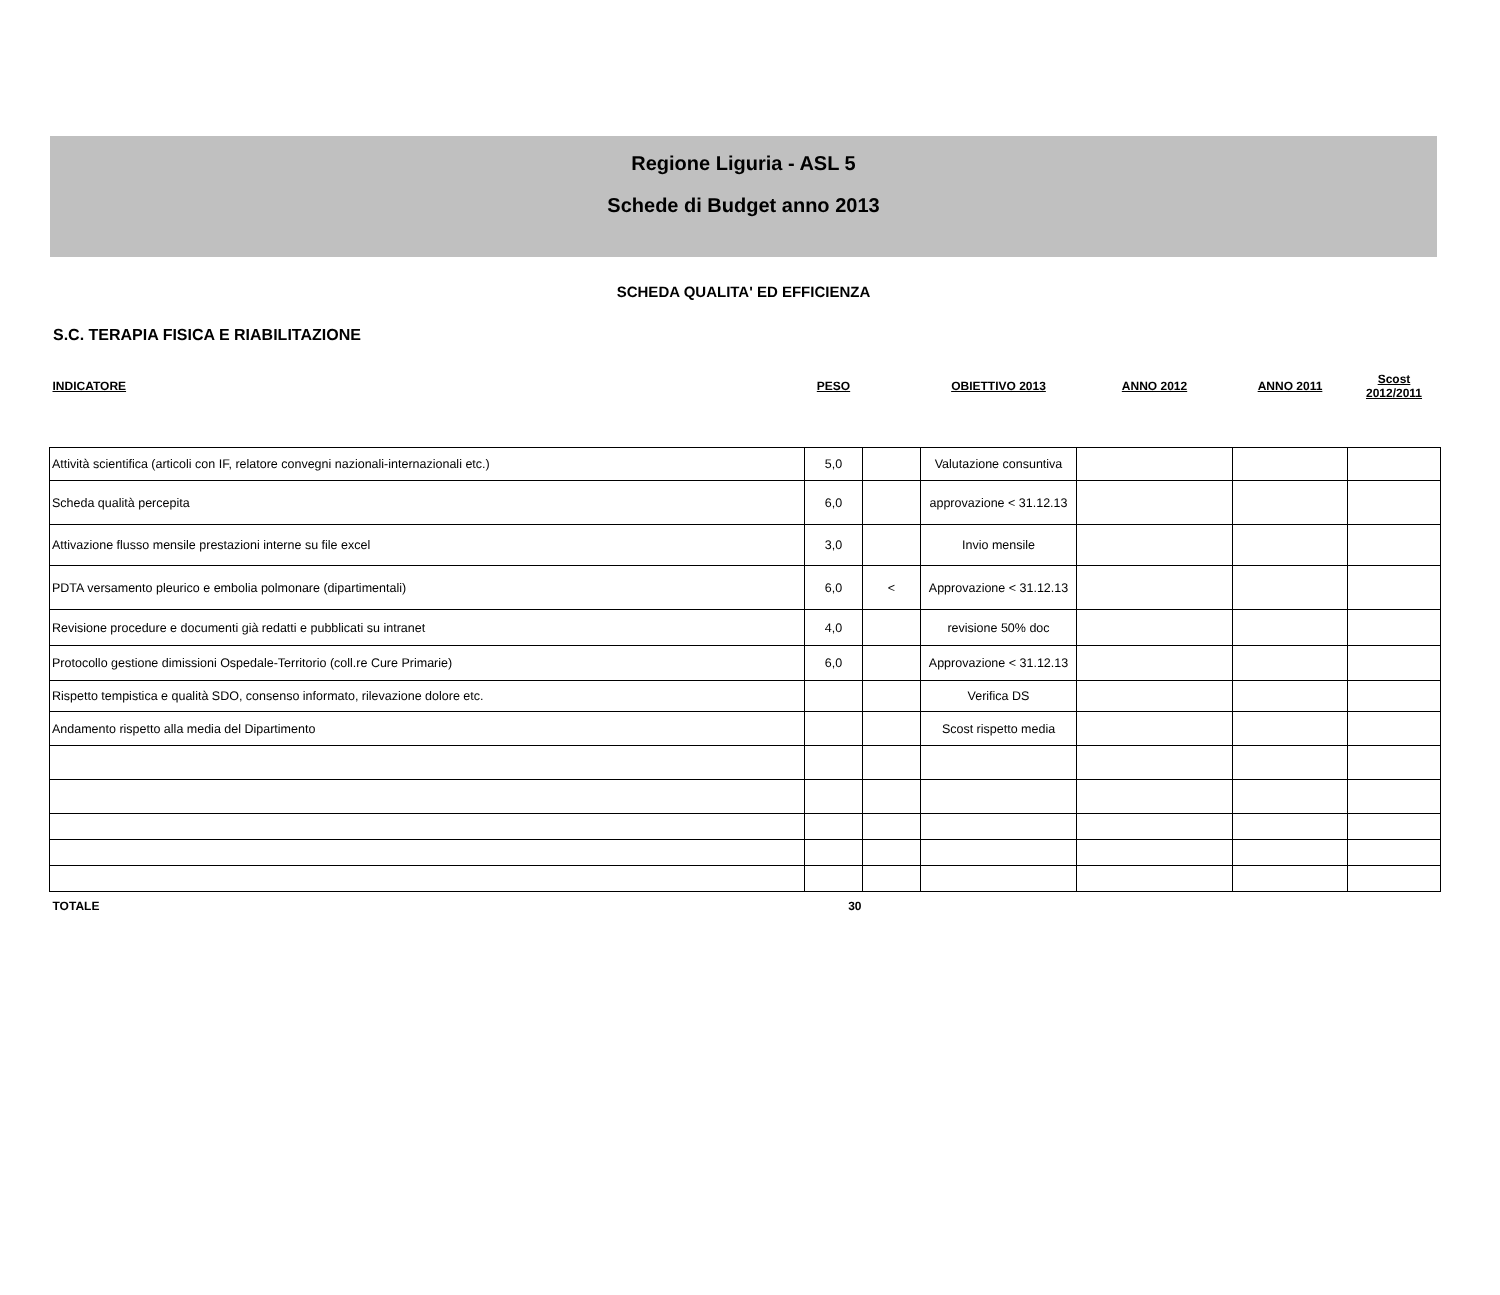Regione Liguria - ASL 5
Schede di Budget anno 2013
SCHEDA QUALITA' ED EFFICIENZA
S.C. TERAPIA FISICA E RIABILITAZIONE
| INDICATORE | PESO | | OBIETTIVO 2013 | ANNO 2012 | ANNO 2011 | Scost 2012/2011 |
| --- | --- | --- | --- | --- | --- | --- |
| Attività scientifica (articoli con IF, relatore convegni nazionali-internazionali etc.) | 5,0 | | Valutazione consuntiva | | | |
| Scheda qualità percepita | 6,0 | | approvazione < 31.12.13 | | | |
| Attivazione flusso mensile prestazioni interne su file excel | 3,0 | | Invio mensile | | | |
| PDTA versamento pleurico e embolia polmonare (dipartimentali) | 6,0 | < | Approvazione < 31.12.13 | | | |
| Revisione procedure e documenti già redatti e pubblicati su intranet | 4,0 | | revisione 50% doc | | | |
| Protocollo gestione dimissioni Ospedale-Territorio (coll.re Cure Primarie) | 6,0 | | Approvazione < 31.12.13 | | | |
| Rispetto tempistica e qualità SDO, consenso informato, rilevazione dolore etc. | | | Verifica DS | | | |
| Andamento rispetto alla media del Dipartimento | | | Scost rispetto media | | | |
| TOTALE | 30 | | | | | |